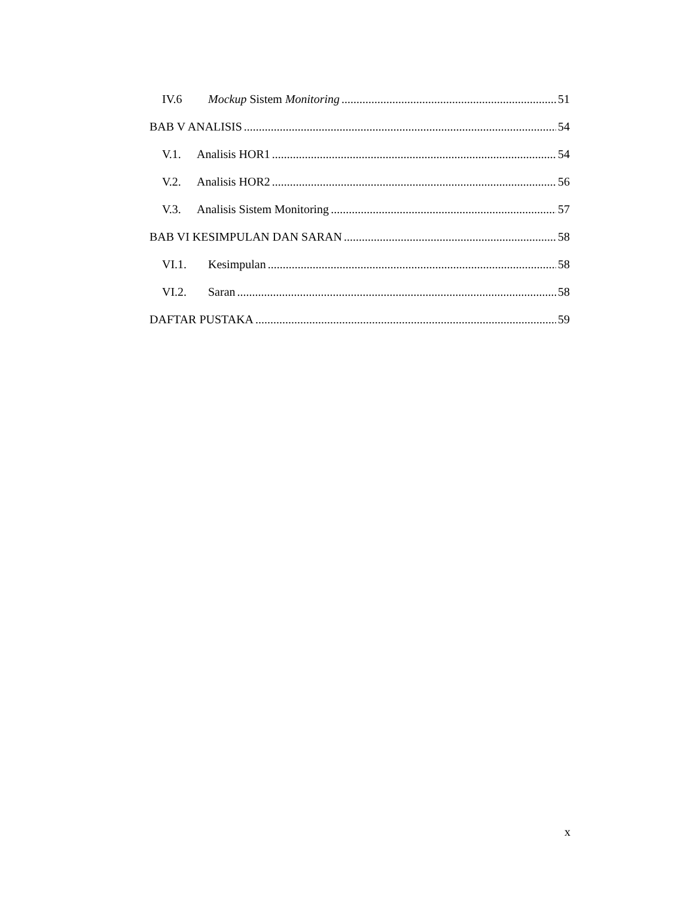IV.6 Mockup Sistem Monitoring 51
BAB V ANALISIS 54
V.1. Analisis HOR1 54
V.2. Analisis HOR2 56
V.3. Analisis Sistem Monitoring 57
BAB VI KESIMPULAN DAN SARAN 58
VI.1. Kesimpulan 58
VI.2. Saran 58
DAFTAR PUSTAKA 59
x